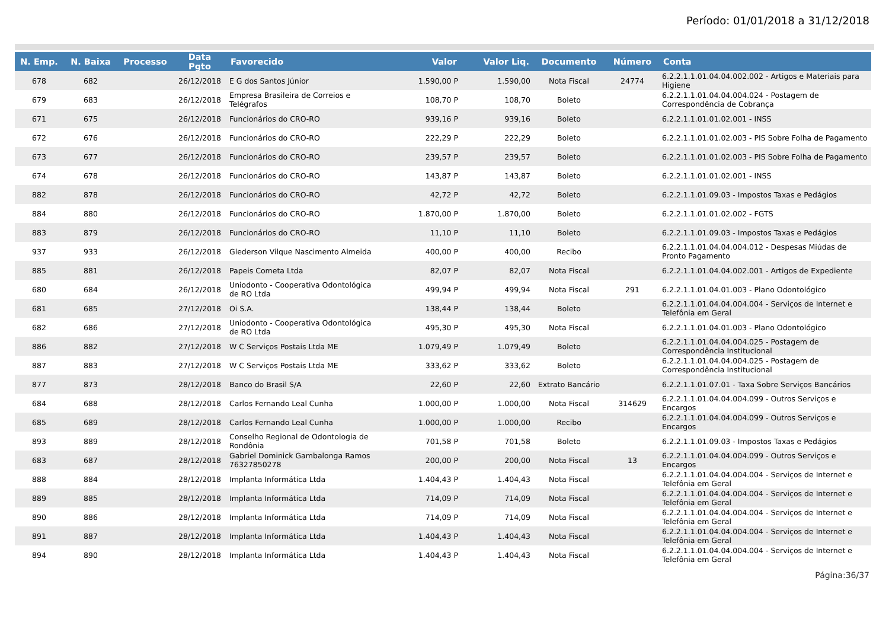Período: 01/01/2018 a 31/12/2018
| N. Emp. | N. Baixa | Processo | Data Pgto | Favorecido | Valor | Valor Liq. | Documento | Número | Conta |
| --- | --- | --- | --- | --- | --- | --- | --- | --- | --- |
| 678 | 682 | | 26/12/2018 | E G dos Santos Júnior | 1.590,00 P | 1.590,00 | Nota Fiscal | 24774 | 6.2.2.1.1.01.04.04.002.002 - Artigos e Materiais para Higiene |
| 679 | 683 | | 26/12/2018 | Empresa Brasileira de Correios e Telégrafos | 108,70 P | 108,70 | Boleto | | 6.2.2.1.1.01.04.04.004.024 - Postagem de Correspondência de Cobrança |
| 671 | 675 | | 26/12/2018 | Funcionários do CRO-RO | 939,16 P | 939,16 | Boleto | | 6.2.2.1.1.01.01.02.001 - INSS |
| 672 | 676 | | 26/12/2018 | Funcionários do CRO-RO | 222,29 P | 222,29 | Boleto | | 6.2.2.1.1.01.01.02.003 - PIS Sobre Folha de Pagamento |
| 673 | 677 | | 26/12/2018 | Funcionários do CRO-RO | 239,57 P | 239,57 | Boleto | | 6.2.2.1.1.01.01.02.003 - PIS Sobre Folha de Pagamento |
| 674 | 678 | | 26/12/2018 | Funcionários do CRO-RO | 143,87 P | 143,87 | Boleto | | 6.2.2.1.1.01.01.02.001 - INSS |
| 882 | 878 | | 26/12/2018 | Funcionários do CRO-RO | 42,72 P | 42,72 | Boleto | | 6.2.2.1.1.01.09.03 - Impostos Taxas e Pedágios |
| 884 | 880 | | 26/12/2018 | Funcionários do CRO-RO | 1.870,00 P | 1.870,00 | Boleto | | 6.2.2.1.1.01.01.02.002 - FGTS |
| 883 | 879 | | 26/12/2018 | Funcionários do CRO-RO | 11,10 P | 11,10 | Boleto | | 6.2.2.1.1.01.09.03 - Impostos Taxas e Pedágios |
| 937 | 933 | | 26/12/2018 | Glederson Vilque Nascimento Almeida | 400,00 P | 400,00 | Recibo | | 6.2.2.1.1.01.04.04.004.012 - Despesas Miúdas de Pronto Pagamento |
| 885 | 881 | | 26/12/2018 | Papeis Cometa Ltda | 82,07 P | 82,07 | Nota Fiscal | | 6.2.2.1.1.01.04.04.002.001 - Artigos de Expediente |
| 680 | 684 | | 26/12/2018 | Uniodonto - Cooperativa Odontológica de RO Ltda | 499,94 P | 499,94 | Nota Fiscal | 291 | 6.2.2.1.1.01.04.01.003 - Plano Odontológico |
| 681 | 685 | | 27/12/2018 | Oi S.A. | 138,44 P | 138,44 | Boleto | | 6.2.2.1.1.01.04.04.004.004 - Serviços de Internet e Telefônia em Geral |
| 682 | 686 | | 27/12/2018 | Uniodonto - Cooperativa Odontológica de RO Ltda | 495,30 P | 495,30 | Nota Fiscal | | 6.2.2.1.1.01.04.01.003 - Plano Odontológico |
| 886 | 882 | | 27/12/2018 | W C Serviços Postais Ltda ME | 1.079,49 P | 1.079,49 | Boleto | | 6.2.2.1.1.01.04.04.004.025 - Postagem de Correspondência Institucional |
| 887 | 883 | | 27/12/2018 | W C Serviços Postais Ltda ME | 333,62 P | 333,62 | Boleto | | 6.2.2.1.1.01.04.04.004.025 - Postagem de Correspondência Institucional |
| 877 | 873 | | 28/12/2018 | Banco do Brasil S/A | 22,60 P | 22,60 | Extrato Bancário | | 6.2.2.1.1.01.07.01 - Taxa Sobre Serviços Bancários |
| 684 | 688 | | 28/12/2018 | Carlos Fernando Leal Cunha | 1.000,00 P | 1.000,00 | Nota Fiscal | 314629 | 6.2.2.1.1.01.04.04.004.099 - Outros Serviços e Encargos |
| 685 | 689 | | 28/12/2018 | Carlos Fernando Leal Cunha | 1.000,00 P | 1.000,00 | Recibo | | 6.2.2.1.1.01.04.04.004.099 - Outros Serviços e Encargos |
| 893 | 889 | | 28/12/2018 | Conselho Regional de Odontologia de Rondônia | 701,58 P | 701,58 | Boleto | | 6.2.2.1.1.01.09.03 - Impostos Taxas e Pedágios |
| 683 | 687 | | 28/12/2018 | Gabriel Dominick Gambalonga Ramos 76327850278 | 200,00 P | 200,00 | Nota Fiscal | 13 | 6.2.2.1.1.01.04.04.004.099 - Outros Serviços e Encargos |
| 888 | 884 | | 28/12/2018 | Implanta Informática Ltda | 1.404,43 P | 1.404,43 | Nota Fiscal | | 6.2.2.1.1.01.04.04.004.004 - Serviços de Internet e Telefônia em Geral |
| 889 | 885 | | 28/12/2018 | Implanta Informática Ltda | 714,09 P | 714,09 | Nota Fiscal | | 6.2.2.1.1.01.04.04.004.004 - Serviços de Internet e Telefônia em Geral |
| 890 | 886 | | 28/12/2018 | Implanta Informática Ltda | 714,09 P | 714,09 | Nota Fiscal | | 6.2.2.1.1.01.04.04.004.004 - Serviços de Internet e Telefônia em Geral |
| 891 | 887 | | 28/12/2018 | Implanta Informática Ltda | 1.404,43 P | 1.404,43 | Nota Fiscal | | 6.2.2.1.1.01.04.04.004.004 - Serviços de Internet e Telefônia em Geral |
| 894 | 890 | | 28/12/2018 | Implanta Informática Ltda | 1.404,43 P | 1.404,43 | Nota Fiscal | | 6.2.2.1.1.01.04.04.004.004 - Serviços de Internet e Telefônia em Geral |
Página:36/37